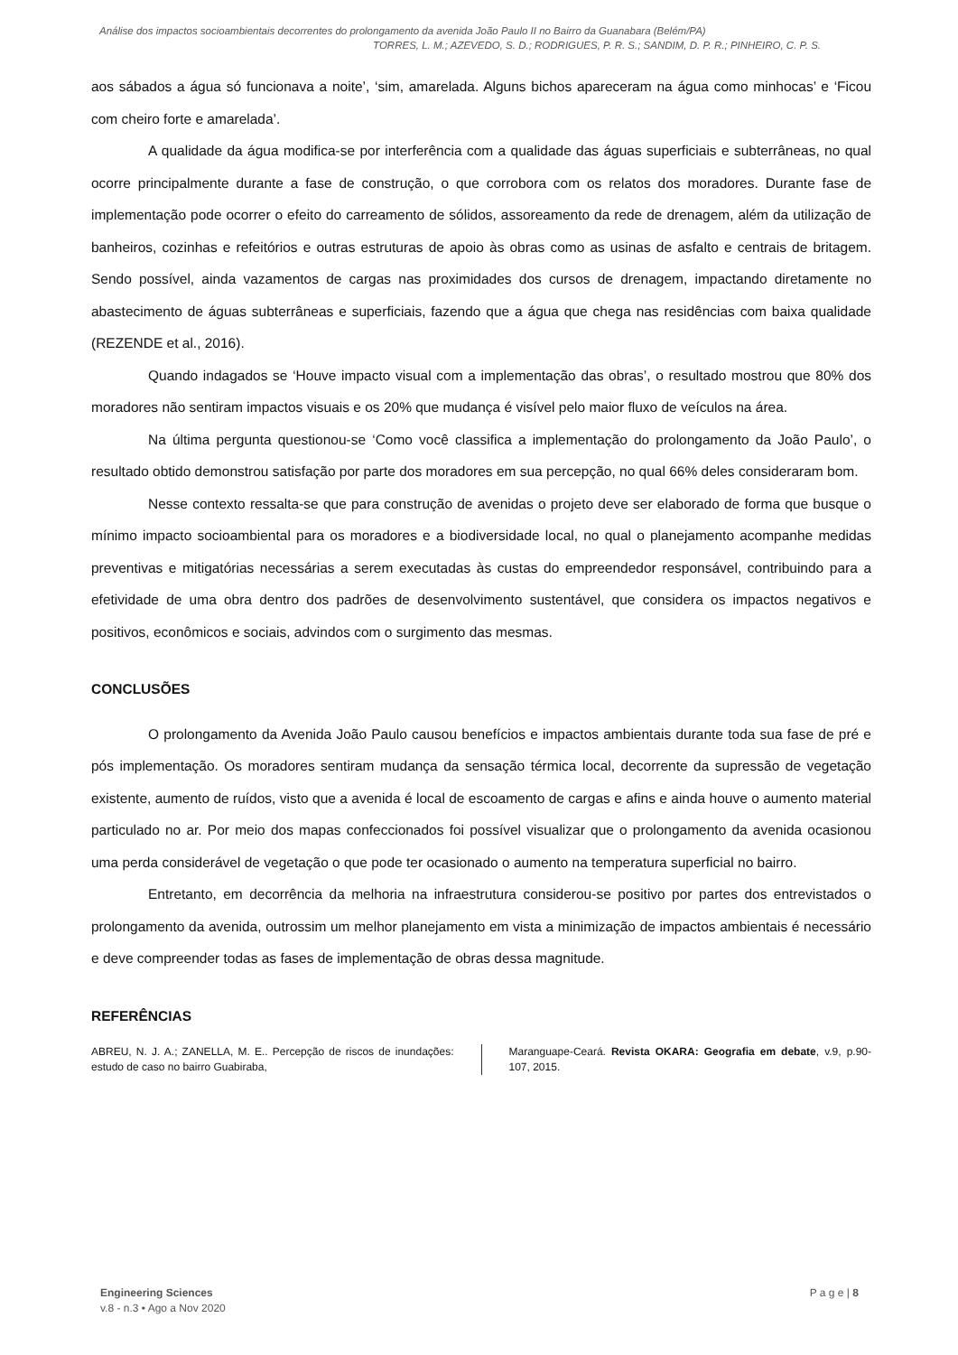Análise dos impactos socioambientais decorrentes do prolongamento da avenida João Paulo II no Bairro da Guanabara (Belém/PA)
TORRES, L. M.; AZEVEDO, S. D.; RODRIGUES, P. R. S.; SANDIM, D. P. R.; PINHEIRO, C. P. S.
aos sábados a água só funcionava a noite’, ‘sim, amarelada. Alguns bichos apareceram na água como minhocas’ e ‘Ficou com cheiro forte e amarelada’.
A qualidade da água modifica-se por interferência com a qualidade das águas superficiais e subterrâneas, no qual ocorre principalmente durante a fase de construção, o que corrobora com os relatos dos moradores. Durante fase de implementação pode ocorrer o efeito do carreamento de sólidos, assoreamento da rede de drenagem, além da utilização de banheiros, cozinhas e refeitórios e outras estruturas de apoio às obras como as usinas de asfalto e centrais de britagem. Sendo possível, ainda vazamentos de cargas nas proximidades dos cursos de drenagem, impactando diretamente no abastecimento de águas subterrâneas e superficiais, fazendo que a água que chega nas residências com baixa qualidade (REZENDE et al., 2016).
Quando indagados se ‘Houve impacto visual com a implementação das obras’, o resultado mostrou que 80% dos moradores não sentiram impactos visuais e os 20% que mudança é visível pelo maior fluxo de veículos na área.
Na última pergunta questionou-se ‘Como você classifica a implementação do prolongamento da João Paulo’, o resultado obtido demonstrou satisfação por parte dos moradores em sua percepção, no qual 66% deles consideraram bom.
Nesse contexto ressalta-se que para construção de avenidas o projeto deve ser elaborado de forma que busque o mínimo impacto socioambiental para os moradores e a biodiversidade local, no qual o planejamento acompanhe medidas preventivas e mitigatórias necessárias a serem executadas às custas do empreendedor responsável, contribuindo para a efetividade de uma obra dentro dos padrões de desenvolvimento sustentável, que considera os impactos negativos e positivos, econômicos e sociais, advindos com o surgimento das mesmas.
CONCLUSÕES
O prolongamento da Avenida João Paulo causou benefícios e impactos ambientais durante toda sua fase de pré e pós implementação. Os moradores sentiram mudança da sensação térmica local, decorrente da supressão de vegetação existente, aumento de ruídos, visto que a avenida é local de escoamento de cargas e afins e ainda houve o aumento material particulado no ar. Por meio dos mapas confeccionados foi possível visualizar que o prolongamento da avenida ocasionou uma perda considerável de vegetação o que pode ter ocasionado o aumento na temperatura superficial no bairro.
Entretanto, em decorrência da melhoria na infraestrutura considerou-se positivo por partes dos entrevistados o prolongamento da avenida, outrossim um melhor planejamento em vista a minimização de impactos ambientais é necessário e deve compreender todas as fases de implementação de obras dessa magnitude.
REFERÊNCIAS
ABREU, N. J. A.; ZANELLA, M. E.. Percepção de riscos de inundações: estudo de caso no bairro Guabiraba,
Maranguape-Ceará. Revista OKARA: Geografia em debate, v.9, p.90-107, 2015.
Engineering Sciences
v.8 - n.3 • Ago a Nov 2020
P a g e | 8